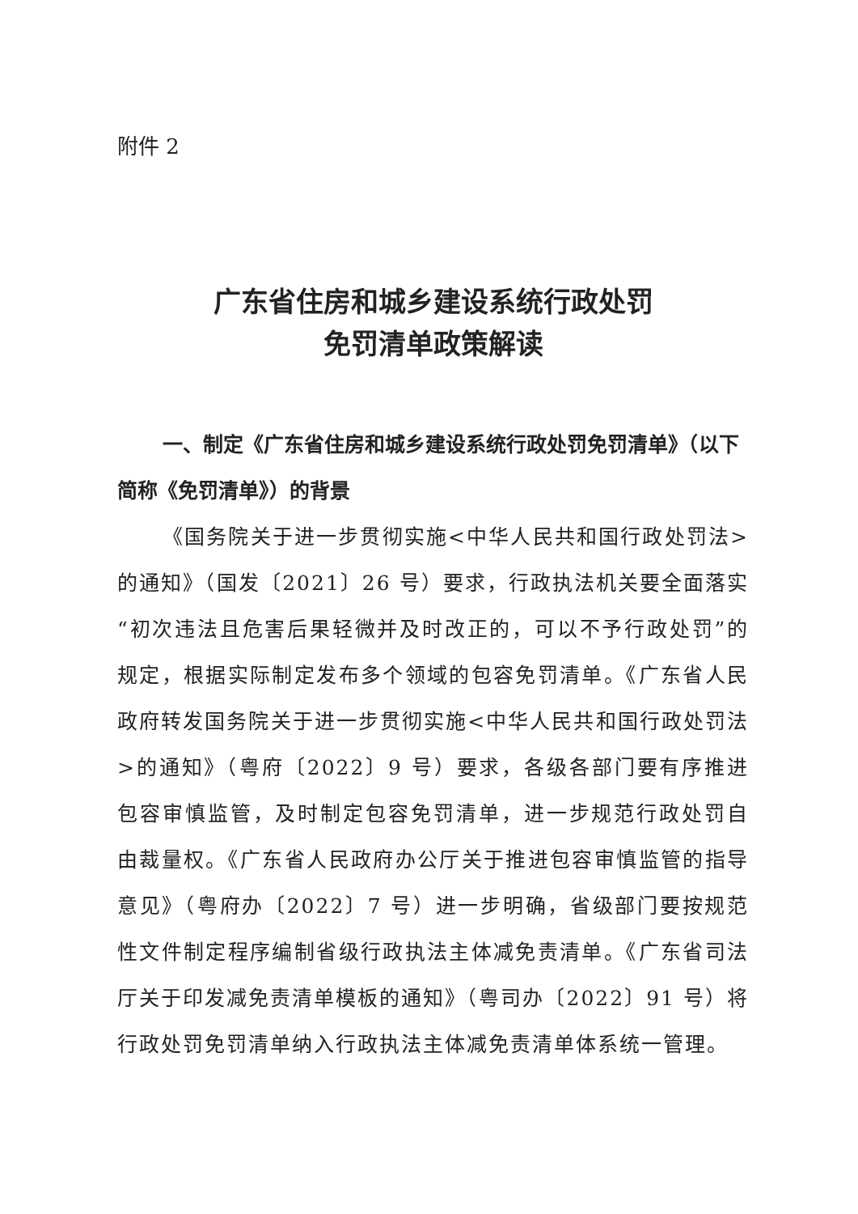附件 2
广东省住房和城乡建设系统行政处罚
免罚清单政策解读
一、制定《广东省住房和城乡建设系统行政处罚免罚清单》（以下简称《免罚清单》）的背景
《国务院关于进一步贯彻实施<中华人民共和国行政处罚法>的通知》（国发〔2021〕26 号）要求，行政执法机关要全面落实“初次违法且危害后果轻微并及时改正的，可以不予行政处罚”的规定，根据实际制定发布多个领域的包容免罚清单。《广东省人民政府转发国务院关于进一步贯彻实施<中华人民共和国行政处罚法>的通知》（粤府〔2022〕9 号）要求，各级各部门要有序推进包容审慎监管，及时制定包容免罚清单，进一步规范行政处罚自由裁量权。《广东省人民政府办公厅关于推进包容审慎监管的指导意见》（粤府办〔2022〕7 号）进一步明确，省级部门要按规范性文件制定程序编制省级行政执法主体减免责清单。《广东省司法厅关于印发减免责清单模板的通知》（粤司办〔2022〕91 号）将行政处罚免罚清单纳入行政执法主体减免责清单体系统一管理。